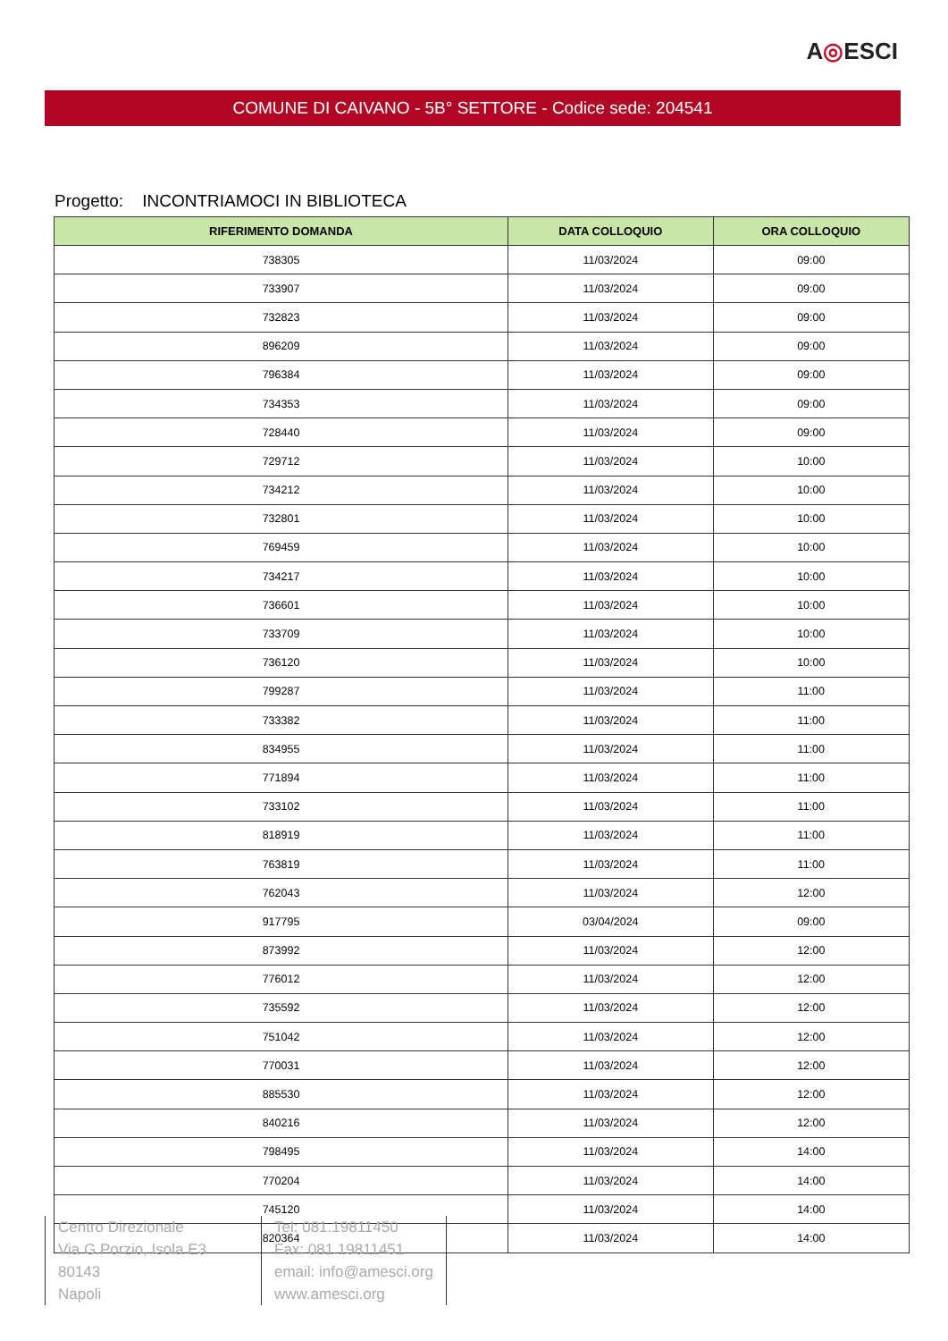A◎ESCI
COMUNE DI CAIVANO - 5B° SETTORE - Codice sede: 204541
Progetto: INCONTRIAMOCI IN BIBLIOTECA
| RIFERIMENTO DOMANDA | DATA COLLOQUIO | ORA COLLOQUIO |
| --- | --- | --- |
| 738305 | 11/03/2024 | 09:00 |
| 733907 | 11/03/2024 | 09:00 |
| 732823 | 11/03/2024 | 09:00 |
| 896209 | 11/03/2024 | 09:00 |
| 796384 | 11/03/2024 | 09:00 |
| 734353 | 11/03/2024 | 09:00 |
| 728440 | 11/03/2024 | 09:00 |
| 729712 | 11/03/2024 | 10:00 |
| 734212 | 11/03/2024 | 10:00 |
| 732801 | 11/03/2024 | 10:00 |
| 769459 | 11/03/2024 | 10:00 |
| 734217 | 11/03/2024 | 10:00 |
| 736601 | 11/03/2024 | 10:00 |
| 733709 | 11/03/2024 | 10:00 |
| 736120 | 11/03/2024 | 10:00 |
| 799287 | 11/03/2024 | 11:00 |
| 733382 | 11/03/2024 | 11:00 |
| 834955 | 11/03/2024 | 11:00 |
| 771894 | 11/03/2024 | 11:00 |
| 733102 | 11/03/2024 | 11:00 |
| 818919 | 11/03/2024 | 11:00 |
| 763819 | 11/03/2024 | 11:00 |
| 762043 | 11/03/2024 | 12:00 |
| 917795 | 03/04/2024 | 09:00 |
| 873992 | 11/03/2024 | 12:00 |
| 776012 | 11/03/2024 | 12:00 |
| 735592 | 11/03/2024 | 12:00 |
| 751042 | 11/03/2024 | 12:00 |
| 770031 | 11/03/2024 | 12:00 |
| 885530 | 11/03/2024 | 12:00 |
| 840216 | 11/03/2024 | 12:00 |
| 798495 | 11/03/2024 | 14:00 |
| 770204 | 11/03/2024 | 14:00 |
| 745120 | 11/03/2024 | 14:00 |
| 820364 | 11/03/2024 | 14:00 |
Centro Direzionale
Via G.Porzio, Isola E3
80143
Napoli
Tel: 081.19811450
Fax: 081.19811451
email: info@amesci.org
www.amesci.org